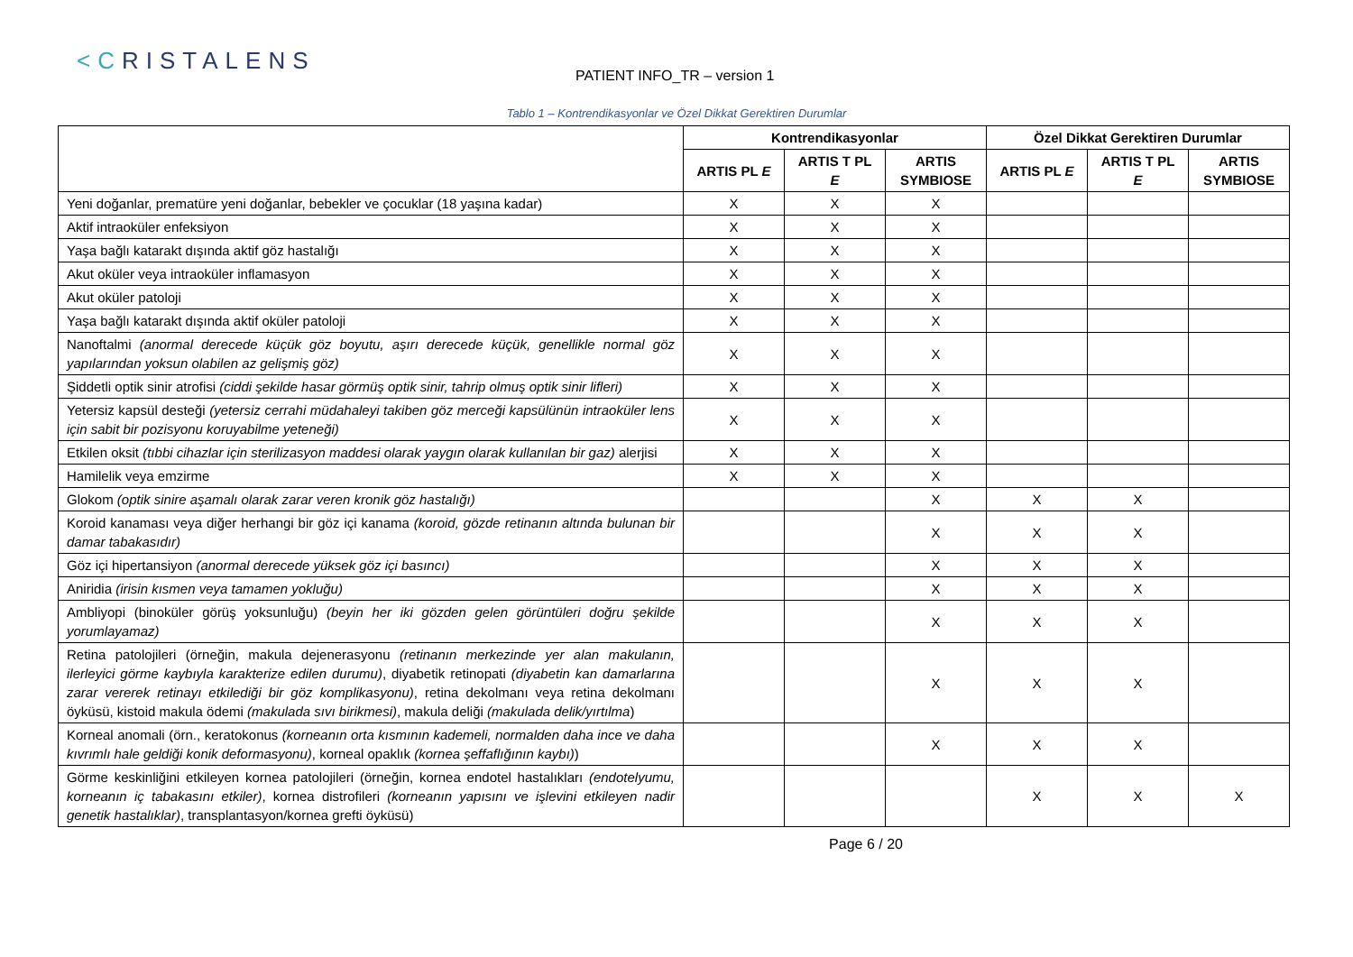<CRISTALENS
PATIENT INFO_TR – version 1
Tablo 1 – Kontrendikasyonlar ve Özel Dikkat Gerektiren Durumlar
| | Kontrendikasyonlar | | | Özel Dikkat Gerektiren Durumlar | | |
| --- | --- | --- | --- | --- | --- | --- |
| | ARTIS PL E | ARTIS T PL E | ARTIS SYMBIOSE | ARTIS PL E | ARTIS T PL E | ARTIS SYMBIOSE |
| Yeni doğanlar, prematüre yeni doğanlar, bebekler ve çocuklar (18 yaşına kadar) | X | X | X | | | |
| Aktif intraoküler enfeksiyon | X | X | X | | | |
| Yaşa bağlı katarakt dışında aktif göz hastalığı | X | X | X | | | |
| Akut oküler veya intraoküler inflamasyon | X | X | X | | | |
| Akut oküler patoloji | X | X | X | | | |
| Yaşa bağlı katarakt dışında aktif oküler patoloji | X | X | X | | | |
| Nanoftalmi (anormal derecede küçük göz boyutu, aşırı derecede küçük, genellikle normal göz yapılarından yoksun olabilen az gelişmiş göz) | X | X | X | | | |
| Şiddetli optik sinir atrofisi (ciddi şekilde hasar görmüş optik sinir, tahrip olmuş optik sinir lifleri) | X | X | X | | | |
| Yetersiz kapsül desteği (yetersiz cerrahi müdahaleyi takiben göz merceği kapsülünün intraoküler lens için sabit bir pozisyonu koruyabilme yeteneği) | X | X | X | | | |
| Etkilen oksit (tıbbi cihazlar için sterilizasyon maddesi olarak yaygın olarak kullanılan bir gaz) alerjisi | X | X | X | | | |
| Hamilelik veya emzirme | X | X | X | | | |
| Glokom (optik sinire aşamalı olarak zarar veren kronik göz hastalığı) | | | X | X | X | |
| Koroid kanaması veya diğer herhangi bir göz içi kanama (koroid, gözde retinanın altında bulunan bir damar tabakasıdır) | | | X | X | X | |
| Göz içi hipertansiyon (anormal derecede yüksek göz içi basıncı) | | | X | X | X | |
| Aniridia (irisin kısmen veya tamamen yokluğu) | | | X | X | X | |
| Ambliyopi (binoküler görüş yoksunluğu) (beyin her iki gözden gelen görüntüleri doğru şekilde yorumlayamaz) | | | X | X | X | |
| Retina patolojileri (örneğin, makula dejenerasyonu (retinanın merkezinde yer alan makulanın, ilerleyici görme kaybıyla karakterize edilen durumu) , diyabetik retinopati (diyabetin kan damarlarına zarar vererek retinayı etkilediği bir göz komplikasyonu) , retina dekolmanı veya retina dekolmanı öyküsü, kistoid makula ödemi (makulada sıvı birikmesi) , makula deliği (makulada delik/yırtılma ) | | | X | X | X | |
| Korneal anomali (örn., keratokonus (korneanın orta kısmının kademeli, normalden daha ince ve daha kıvrımlı hale geldiği konik deformasyonu) , korneal opaklık (kornea şeffaflığının kaybı) ) | | | X | X | X | |
| Görme keskinliğini etkileyen kornea patolojileri (örneğin, kornea endotel hastalıkları (endotelyumu, korneanın iç tabakasını etkiler) , kornea distrofileri (korneanın yapısını ve işlevini etkileyen nadir genetik hastalıklar) , transplantasyon/kornea grefti öyküsü) | | | | X | X | X |
Page 6 / 20